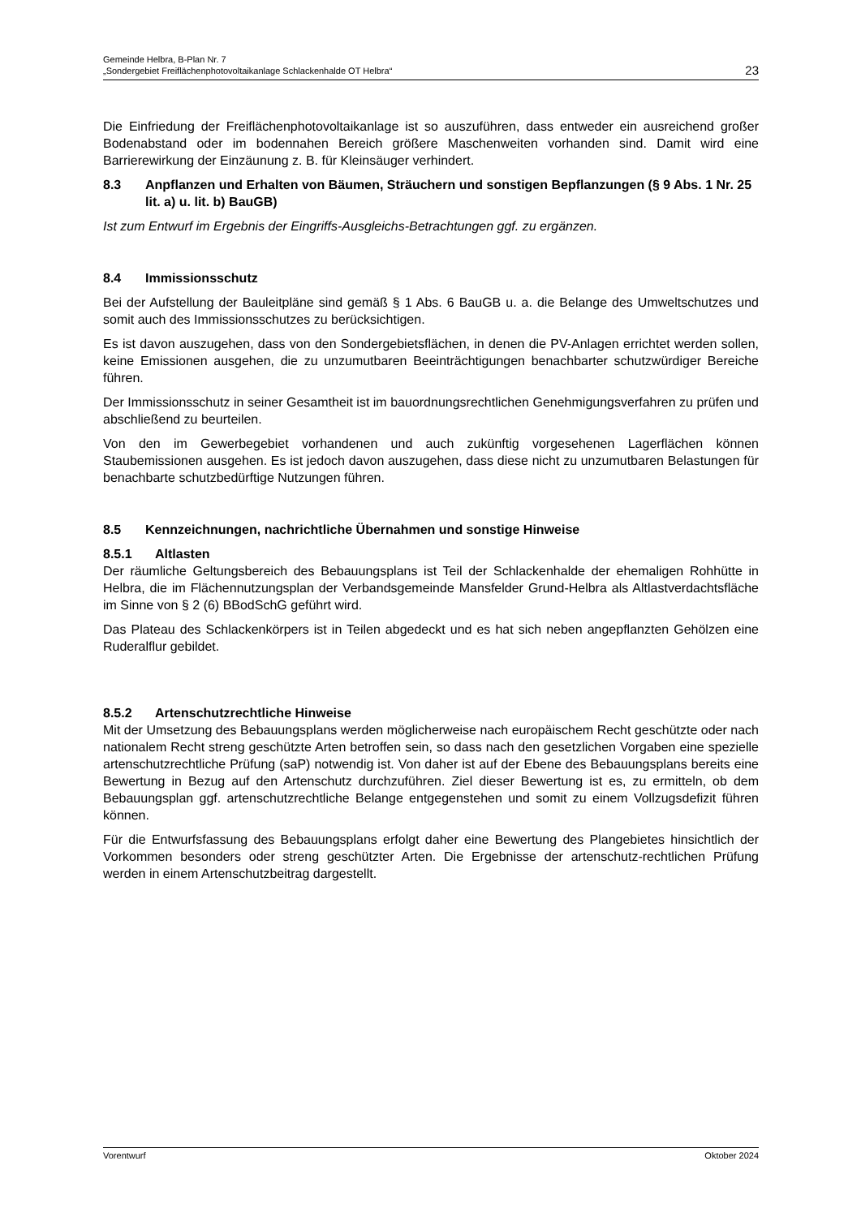Gemeinde Helbra, B-Plan Nr. 7
„Sondergebiet Freiflächenphotovoltaikanlage Schlackenhalde OT Helbra“
23
Die Einfriedung der Freiflächenphotovoltaikanlage ist so auszuführen, dass entweder ein ausreichend großer Bodenabstand oder im bodennahen Bereich größere Maschenweiten vorhanden sind. Damit wird eine Barrierewirkung der Einzäunung z. B. für Kleinsäuger verhindert.
8.3 Anpflanzen und Erhalten von Bäumen, Sträuchern und sonstigen Bepflanzungen (§ 9 Abs. 1 Nr. 25 lit. a) u. lit. b) BauGB)
Ist zum Entwurf im Ergebnis der Eingriffs-Ausgleichs-Betrachtungen ggf. zu ergänzen.
8.4 Immissionsschutz
Bei der Aufstellung der Bauleitpläne sind gemäß § 1 Abs. 6 BauGB u. a. die Belange des Umweltschutzes und somit auch des Immissionsschutzes zu berücksichtigen.
Es ist davon auszugehen, dass von den Sondergebietsflächen, in denen die PV-Anlagen errichtet werden sollen, keine Emissionen ausgehen, die zu unzumutbaren Beeinträchtigungen benachbarter schutzwürdiger Bereiche führen.
Der Immissionsschutz in seiner Gesamtheit ist im bauordnungsrechtlichen Genehmigungsverfahren zu prüfen und abschließend zu beurteilen.
Von den im Gewerbegebiet vorhandenen und auch zukünftig vorgesehenen Lagerflächen können Staubemissionen ausgehen. Es ist jedoch davon auszugehen, dass diese nicht zu unzumutbaren Belastungen für benachbarte schutzbedürftige Nutzungen führen.
8.5 Kennzeichnungen, nachrichtliche Übernahmen und sonstige Hinweise
8.5.1 Altlasten
Der räumliche Geltungsbereich des Bebauungsplans ist Teil der Schlackenhalde der ehemaligen Rohhütte in Helbra, die im Flächennutzungsplan der Verbandsgemeinde Mansfelder Grund-Helbra als Altlastverdachtsfläche im Sinne von § 2 (6) BBodSchG geführt wird.
Das Plateau des Schlackenkörpers ist in Teilen abgedeckt und es hat sich neben angepflanzten Gehölzen eine Ruderalflur gebildet.
8.5.2 Artenschutzrechtliche Hinweise
Mit der Umsetzung des Bebauungsplans werden möglicherweise nach europäischem Recht geschützte oder nach nationalem Recht streng geschützte Arten betroffen sein, so dass nach den gesetzlichen Vorgaben eine spezielle artenschutzrechtliche Prüfung (saP) notwendig ist. Von daher ist auf der Ebene des Bebauungsplans bereits eine Bewertung in Bezug auf den Artenschutz durchzuführen. Ziel dieser Bewertung ist es, zu ermitteln, ob dem Bebauungsplan ggf. artenschutzrechtliche Belange entgegenstehen und somit zu einem Vollzugsdefizit führen können.
Für die Entwurfsfassung des Bebauungsplans erfolgt daher eine Bewertung des Plangebietes hinsichtlich der Vorkommen besonders oder streng geschützter Arten. Die Ergebnisse der artenschutz-rechtlichen Prüfung werden in einem Artenschutzbeitrag dargestellt.
Vorentwurf Oktober 2024